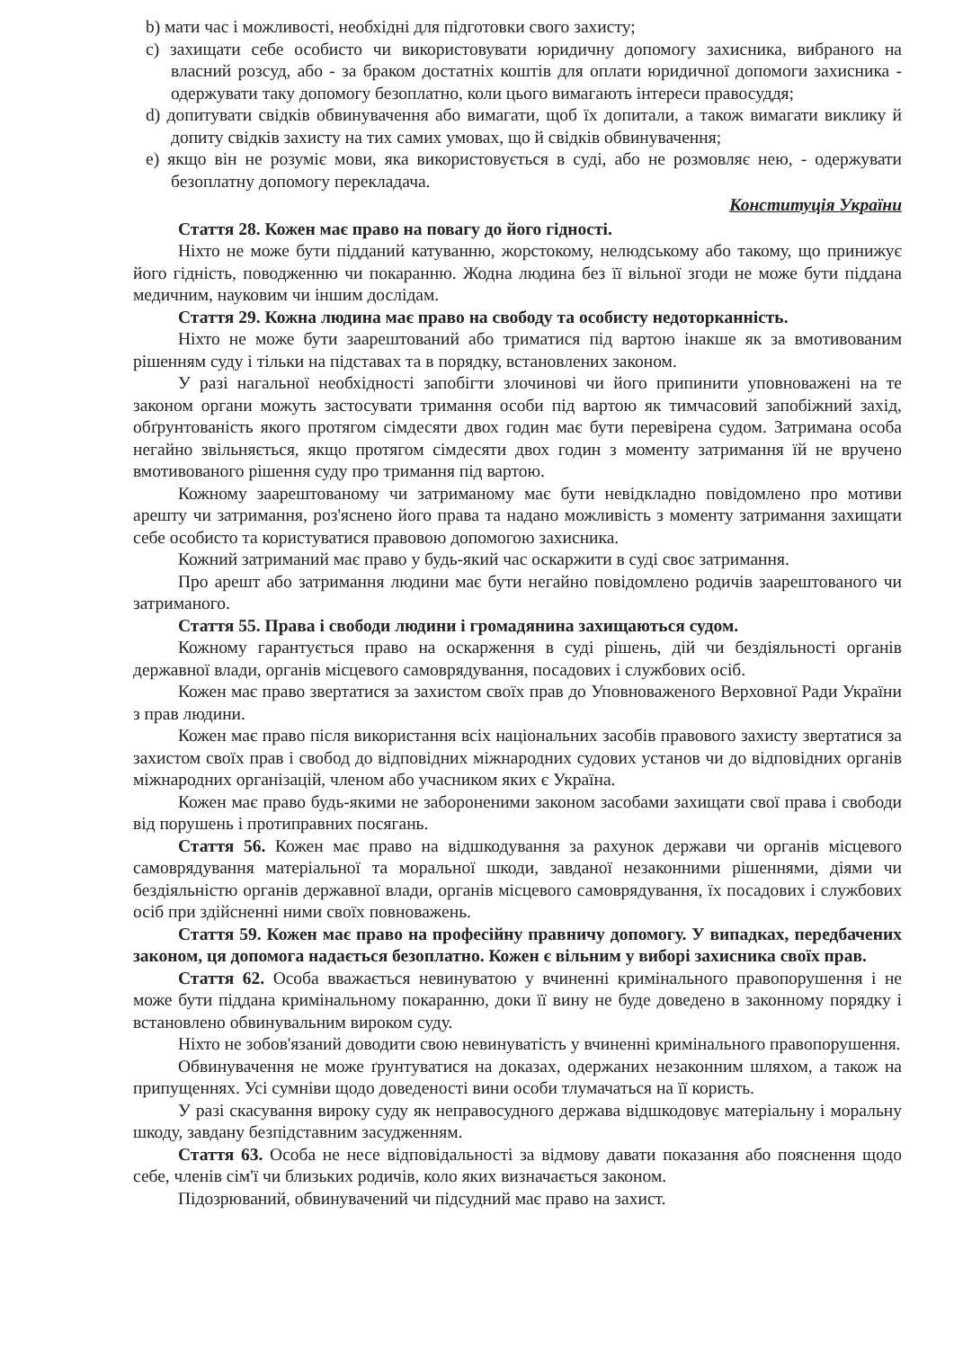b) мати час і можливості, необхідні для підготовки свого захисту;
c) захищати себе особисто чи використовувати юридичну допомогу захисника, вибраного на власний розсуд, або - за браком достатніх коштів для оплати юридичної допомоги захисника - одержувати таку допомогу безоплатно, коли цього вимагають інтереси правосуддя;
d) допитувати свідків обвинувачення або вимагати, щоб їх допитали, а також вимагати виклику й допиту свідків захисту на тих самих умовах, що й свідків обвинувачення;
e) якщо він не розуміє мови, яка використовується в суді, або не розмовляє нею, - одержувати безоплатну допомогу перекладача.
Конституція України
Стаття 28. Кожен має право на повагу до його гідності.
Ніхто не може бути підданий катуванню, жорстокому, нелюдському або такому, що принижує його гідність, поводженню чи покаранню. Жодна людина без її вільної згоди не може бути піддана медичним, науковим чи іншим дослідам.
Стаття 29. Кожна людина має право на свободу та особисту недоторканність.
Ніхто не може бути заарештований або триматися під вартою інакше як за вмотивованим рішенням суду і тільки на підставах та в порядку, встановлених законом.
У разі нагальної необхідності запобігти злочинові чи його припинити уповноважені на те законом органи можуть застосувати тримання особи під вартою як тимчасовий запобіжний захід, обґрунтованість якого протягом сімдесяти двох годин має бути перевірена судом. Затримана особа негайно звільняється, якщо протягом сімдесяти двох годин з моменту затримання їй не вручено вмотивованого рішення суду про тримання під вартою.
Кожному заарештованому чи затриманому має бути невідкладно повідомлено про мотиви арешту чи затримання, роз'яснено його права та надано можливість з моменту затримання захищати себе особисто та користуватися правовою допомогою захисника.
Кожний затриманий має право у будь-який час оскаржити в суді своє затримання.
Про арешт або затримання людини має бути негайно повідомлено родичів заарештованого чи затриманого.
Стаття 55. Права і свободи людини і громадянина захищаються судом.
Кожному гарантується право на оскарження в суді рішень, дій чи бездіяльності органів державної влади, органів місцевого самоврядування, посадових і службових осіб.
Кожен має право звертатися за захистом своїх прав до Уповноваженого Верховної Ради України з прав людини.
Кожен має право після використання всіх національних засобів правового захисту звертатися за захистом своїх прав і свобод до відповідних міжнародних судових установ чи до відповідних органів міжнародних організацій, членом або учасником яких є Україна.
Кожен має право будь-якими не забороненими законом засобами захищати свої права і свободи від порушень і протиправних посягань.
Стаття 56. Кожен має право на відшкодування за рахунок держави чи органів місцевого самоврядування матеріальної та моральної шкоди, завданої незаконними рішеннями, діями чи бездіяльністю органів державної влади, органів місцевого самоврядування, їх посадових і службових осіб при здійсненні ними своїх повноважень.
Стаття 59. Кожен має право на професійну правничу допомогу. У випадках, передбачених законом, ця допомога надається безоплатно. Кожен є вільним у виборі захисника своїх прав.
Стаття 62. Особа вважається невинуватою у вчиненні кримінального правопорушення і не може бути піддана кримінальному покаранню, доки її вину не буде доведено в законному порядку і встановлено обвинувальним вироком суду.
Ніхто не зобов'язаний доводити свою невинуватість у вчиненні кримінального правопорушення.
Обвинувачення не може ґрунтуватися на доказах, одержаних незаконним шляхом, а також на припущеннях. Усі сумніви щодо доведеності вини особи тлумачаться на її користь.
У разі скасування вироку суду як неправосудного держава відшкодовує матеріальну і моральну шкоду, завдану безпідставним засудженням.
Стаття 63. Особа не несе відповідальності за відмову давати показання або пояснення щодо себе, членів сім'ї чи близьких родичів, коло яких визначається законом.
Підозрюваний, обвинувачений чи підсудний має право на захист.